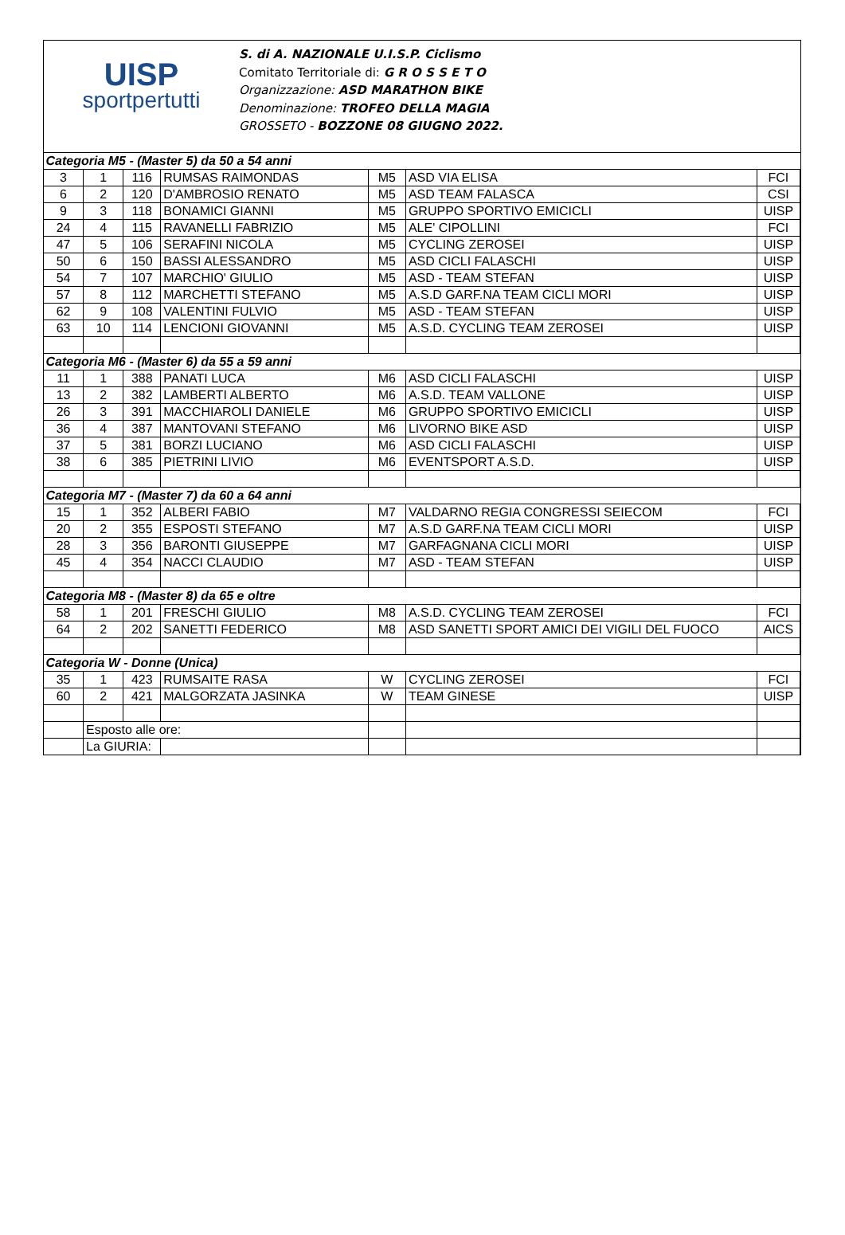UISP
sportpertutti
S. di A. NAZIONALE U.I.S.P. Ciclismo
Comitato Territoriale di: G R O S S E T O
Organizzazione: ASD MARATHON BIKE
Denominazione: TROFEO DELLA MAGIA
GROSSETO - BOZZONE 08 GIUGNO 2022.
| Categoria M5 - (Master 5) da 50 a 54 anni | | | | | | |
| 3 | 1 | 116 | RUMSAS RAIMONDAS | M5 | ASD VIA ELISA | FCI |
| 6 | 2 | 120 | D'AMBROSIO RENATO | M5 | ASD TEAM FALASCA | CSI |
| 9 | 3 | 118 | BONAMICI GIANNI | M5 | GRUPPO SPORTIVO EMICICLI | UISP |
| 24 | 4 | 115 | RAVANELLI FABRIZIO | M5 | ALE' CIPOLLINI | FCI |
| 47 | 5 | 106 | SERAFINI NICOLA | M5 | CYCLING ZEROSEI | UISP |
| 50 | 6 | 150 | BASSI ALESSANDRO | M5 | ASD CICLI FALASCHI | UISP |
| 54 | 7 | 107 | MARCHIO' GIULIO | M5 | ASD - TEAM STEFAN | UISP |
| 57 | 8 | 112 | MARCHETTI STEFANO | M5 | A.S.D GARF.NA TEAM CICLI MORI | UISP |
| 62 | 9 | 108 | VALENTINI FULVIO | M5 | ASD - TEAM STEFAN | UISP |
| 63 | 10 | 114 | LENCIONI GIOVANNI | M5 | A.S.D. CYCLING TEAM ZEROSEI | UISP |
| Categoria M6 - (Master 6) da 55 a 59 anni | | | | | | |
| 11 | 1 | 388 | PANATI LUCA | M6 | ASD CICLI FALASCHI | UISP |
| 13 | 2 | 382 | LAMBERTI ALBERTO | M6 | A.S.D. TEAM VALLONE | UISP |
| 26 | 3 | 391 | MACCHIAROLI DANIELE | M6 | GRUPPO SPORTIVO EMICICLI | UISP |
| 36 | 4 | 387 | MANTOVANI STEFANO | M6 | LIVORNO BIKE ASD | UISP |
| 37 | 5 | 381 | BORZI LUCIANO | M6 | ASD CICLI FALASCHI | UISP |
| 38 | 6 | 385 | PIETRINI LIVIO | M6 | EVENTSPORT A.S.D. | UISP |
| Categoria M7 - (Master 7) da 60 a 64 anni | | | | | | |
| 15 | 1 | 352 | ALBERI FABIO | M7 | VALDARNO REGIA CONGRESSI SEIECOM | FCI |
| 20 | 2 | 355 | ESPOSTI STEFANO | M7 | A.S.D GARF.NA TEAM CICLI MORI | UISP |
| 28 | 3 | 356 | BARONTI GIUSEPPE | M7 | GARFAGNANA CICLI MORI | UISP |
| 45 | 4 | 354 | NACCI CLAUDIO | M7 | ASD - TEAM STEFAN | UISP |
| Categoria M8 - (Master 8) da 65 e oltre | | | | | | |
| 58 | 1 | 201 | FRESCHI GIULIO | M8 | A.S.D. CYCLING TEAM ZEROSEI | FCI |
| 64 | 2 | 202 | SANETTI FEDERICO | M8 | ASD SANETTI SPORT AMICI DEI VIGILI DEL FUOCO | AICS |
| Categoria W - Donne (Unica) | | | | | | |
| 35 | 1 | 423 | RUMSAITE RASA | W | CYCLING ZEROSEI | FCI |
| 60 | 2 | 421 | MALGORZATA JASINKA | W | TEAM GINESE | UISP |
| | Esposto alle ore: | | | | | |
| | La GIURIA: | | | | | |